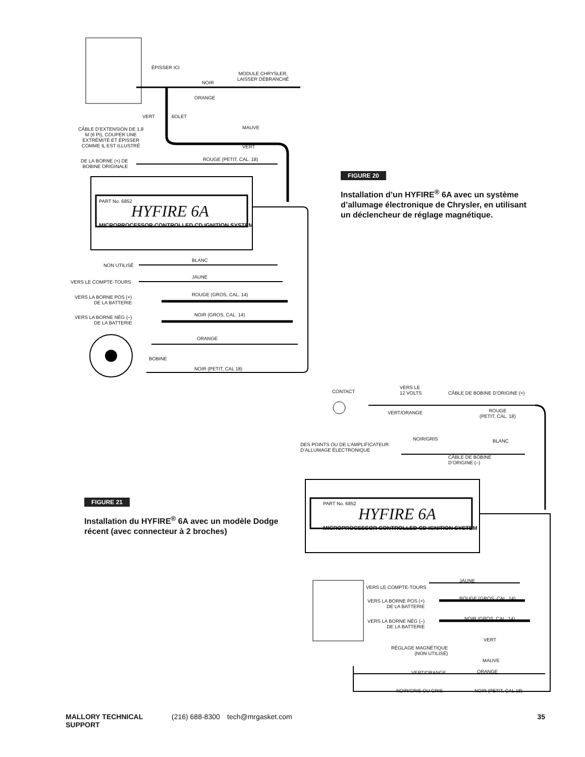ÉPISSER ICI
NOIR
MODULE CHRYSLER,
LAISSER DÉBRANCHÉ
ORANGE
VERT 6OLET
CÂBLE D’EXTENSION DE 1,8
M (6 PI), COUPER UNE
EXTRÉMITÉ ET ÉPISSER
COMME IL EST ILLUSTRÉ
MAUVE
VERT
DE LA BORNE (+) DE
BOBINE ORIGINALE
ROUGE (PETIT, CAL. 18)
PART No. 6852
HYFIRE 6A
MICROPROCESSOR CONTROLLED CD IGNITION SYSTEM
NON UTILISÉ
BLANC
JAUNE
VERS LE COMPTE-TOURS
VERS LA BORNE POS (+)
DE LA BATTERIE
ROUGE (GROS, CAL. 14)
VERS LA BORNE NÉG (–)
DE LA BATTERIE
NOIR (GROS, CAL. 14)
ORANGE
BOBINE
NOIR (PETIT, CAL 18)
FIGURE 20
Installation d’un HYFIRE<sup>®</sup> 6A avec un système d’allumage électronique de Chrysler, en utilisant un déclencheur de réglage magnétique.
FIGURE 21
Installation du HYFIRE<sup>®</sup> 6A avec un modèle Dodge récent (avec connecteur à 2 broches)
CONTACT
VERS LE
12 VOLTS
CÂBLE DE BOBINE D’ORIGINE (+)
VERT/ORANGE
ROUGE
(PETIT, CAL. 18)
DES POINTS OU DE L’AMPLIFICATEUR
D’ALLUMAGE ÉLECTRONIQUE
NOIR/GRIS BLANC
CÂBLE DE BOBINE
D’ORIGINE (–)
PART No. 6852
HYFIRE 6A
MICROPROCESSOR CONTROLLED CD IGNITION SYSTEM
JAUNE
VERS LE COMPTE-TOURS
VERS LA BORNE POS (+)
DE LA BATTERIE
ROUGE (GROS, CAL. 14)
VERS LA BORNE NÉG (–)
DE LA BATTERIE
NOIR (GROS, CAL. 14)
VERT
RÉGLAGE MAGNÉTIQUE
(NON UTILISÉ)
MAUVE
VERT/ORANGE ORANGE
NOIR/GRIS OU GRIS NOIR (PETIT, CAL 18)
MALLORY TECHNICAL SUPPORT (216) 688-8300 tech@mrgasket.com 35